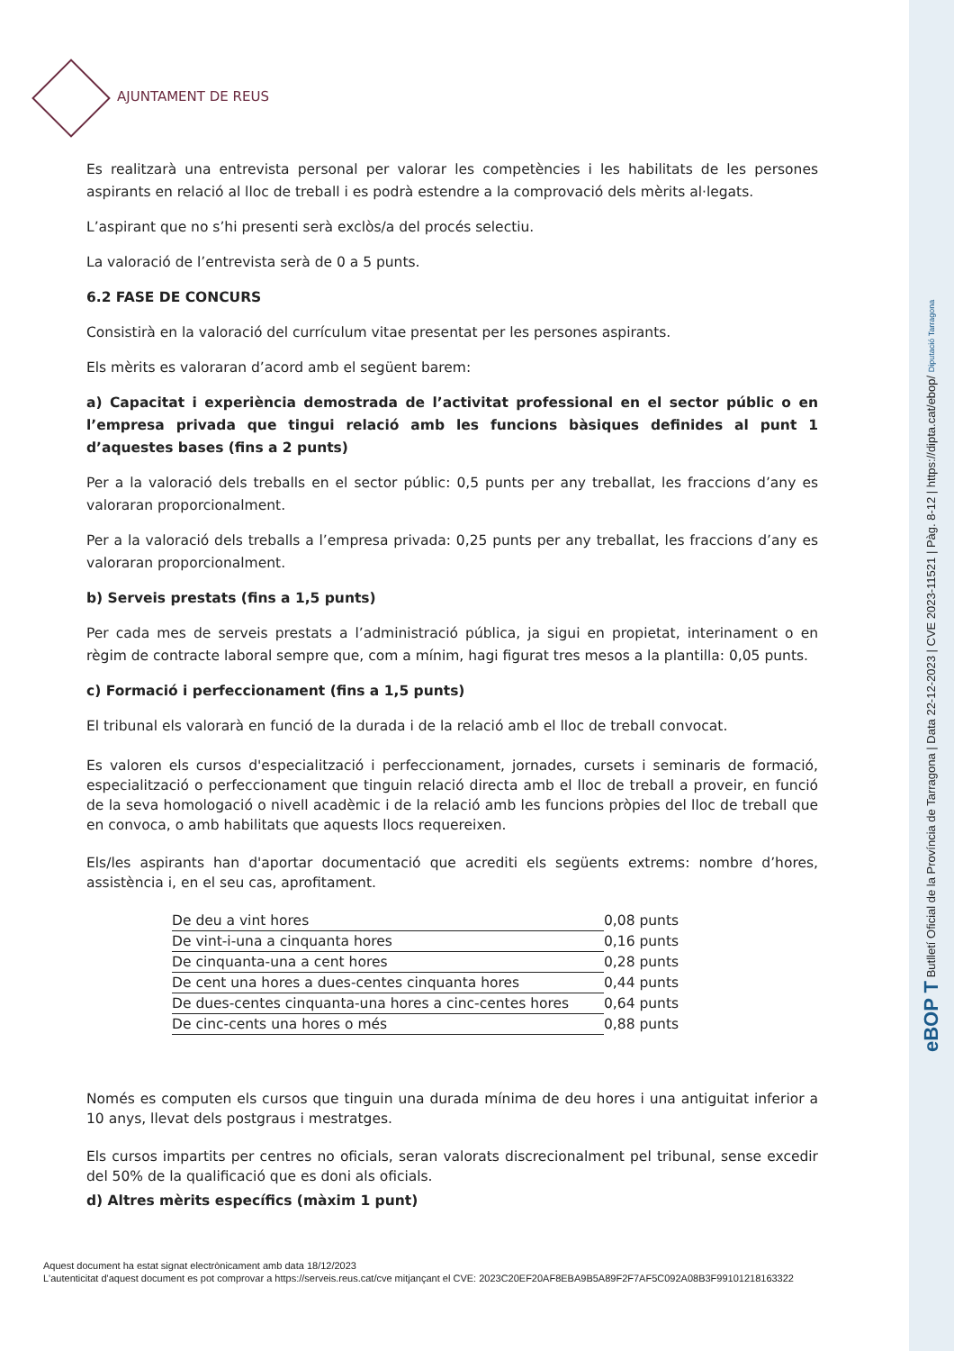AJUNTAMENT DE REUS
Es realitzarà una entrevista personal per valorar les competències i les habilitats de les persones aspirants en relació al lloc de treball i es podrà estendre a la comprovació dels mèrits al·legats.
L’aspirant que no s’hi presenti serà exclòs/a del procés selectiu.
La valoració de l’entrevista serà de 0 a 5 punts.
6.2 FASE DE CONCURS
Consistirà en la valoració del currículum vitae presentat per les persones aspirants.
Els mèrits es valoraran d’acord amb el següent barem:
a) Capacitat i experiència demostrada de l’activitat professional en el sector públic o en l’empresa privada que tingui relació amb les funcions bàsiques definides al punt 1 d’aquestes bases (fins a 2 punts)
Per a la valoració dels treballs en el sector públic: 0,5 punts per any treballat, les fraccions d’any es valoraran proporcionalment.
Per a la valoració dels treballs a l’empresa privada: 0,25 punts per any treballat, les fraccions d’any es valoraran proporcionalment.
b) Serveis prestats (fins a 1,5 punts)
Per cada mes de serveis prestats a l’administració pública, ja sigui en propietat, interinament o en règim de contracte laboral sempre que, com a mínim, hagi figurat tres mesos a la plantilla: 0,05 punts.
c) Formació i perfeccionament (fins a 1,5 punts)
El tribunal els valorarà en funció de la durada i de la relació amb el lloc de treball convocat.
Es valoren els cursos d'especialització i perfeccionament, jornades, cursets i seminaris de formació, especialització o perfeccionament que tinguin relació directa amb el lloc de treball a proveir, en funció de la seva homologació o nivell acadèmic i de la relació amb les funcions pròpies del lloc de treball que en convoca, o amb habilitats que aquests llocs requereixen.
Els/les aspirants han d'aportar documentació que acrediti els següents extrems: nombre d’hores, assistència i, en el seu cas, aprofitament.
| De deu a vint hores | 0,08 punts |
| De vint-i-una a cinquanta hores | 0,16 punts |
| De cinquanta-una a cent hores | 0,28 punts |
| De cent una hores a dues-centes cinquanta hores | 0,44 punts |
| De dues-centes cinquanta-una hores a cinc-centes hores | 0,64 punts |
| De cinc-cents una hores o més | 0,88 punts |
Només es computen els cursos que tinguin una durada mínima de deu hores i una antiguitat inferior a 10 anys, llevat dels postgraus i mestratges.
Els cursos impartits per centres no oficials, seran valorats discrecionalment pel tribunal, sense excedir del 50% de la qualificació que es doni als oficials.
d) Altres mèrits específics (màxim 1 punt)
Aquest document ha estat signat electrònicament amb data 18/12/2023
L'autenticitat d'aquest document es pot comprovar a https://serveis.reus.cat/cve mitjançant el CVE: 2023C20EF20AF8EBA9B5A89F2F7AF5C092A08B3F99101218163322
eBOP T Butlletí Oficial de la Província de Tarragona | Data 22-12-2023 | CVE 2023-11521 | Pàg. 8-12 | https://dipta.cat/ebop/ Diputació Tarragona